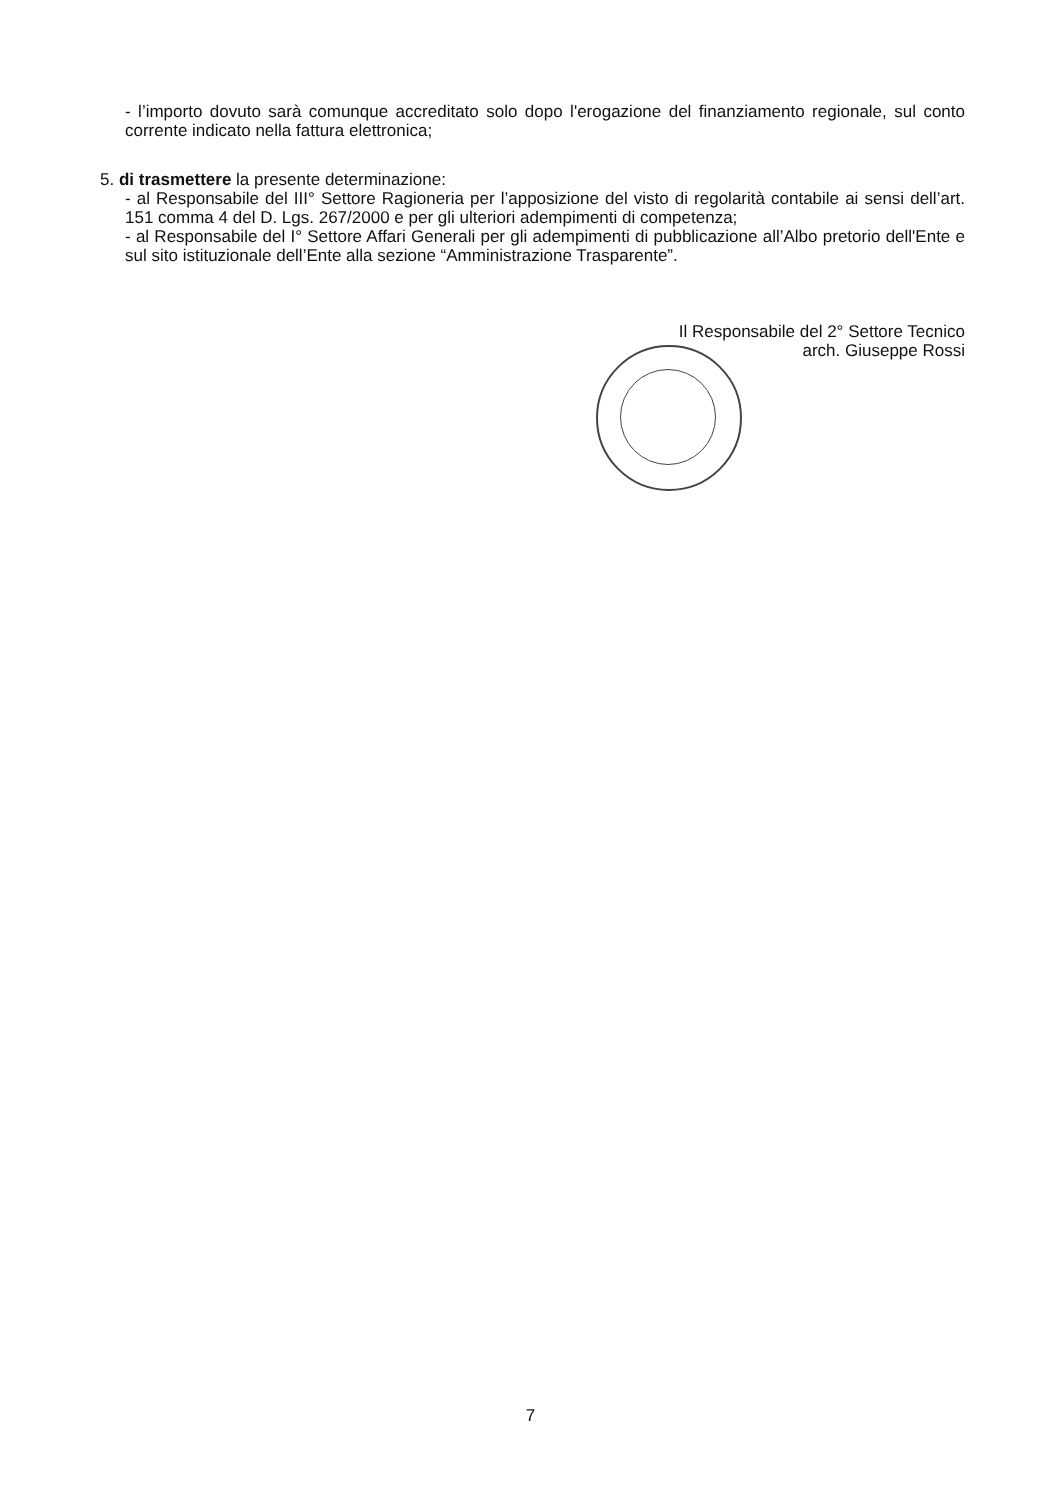- l’importo dovuto sarà comunque accreditato solo dopo l'erogazione del finanziamento regionale, sul conto corrente indicato nella fattura elettronica;
5. di trasmettere la presente determinazione:
- al Responsabile del III° Settore Ragioneria per l’apposizione del visto di regolarità contabile ai sensi dell’art. 151 comma 4 del D. Lgs. 267/2000 e per gli ulteriori adempimenti di competenza;
- al Responsabile del I° Settore Affari Generali per gli adempimenti di pubblicazione all’Albo pretorio dell'Ente e sul sito istituzionale dell’Ente alla sezione “Amministrazione Trasparente”.
Il Responsabile del 2° Settore Tecnico
arch. Giuseppe Rossi
7